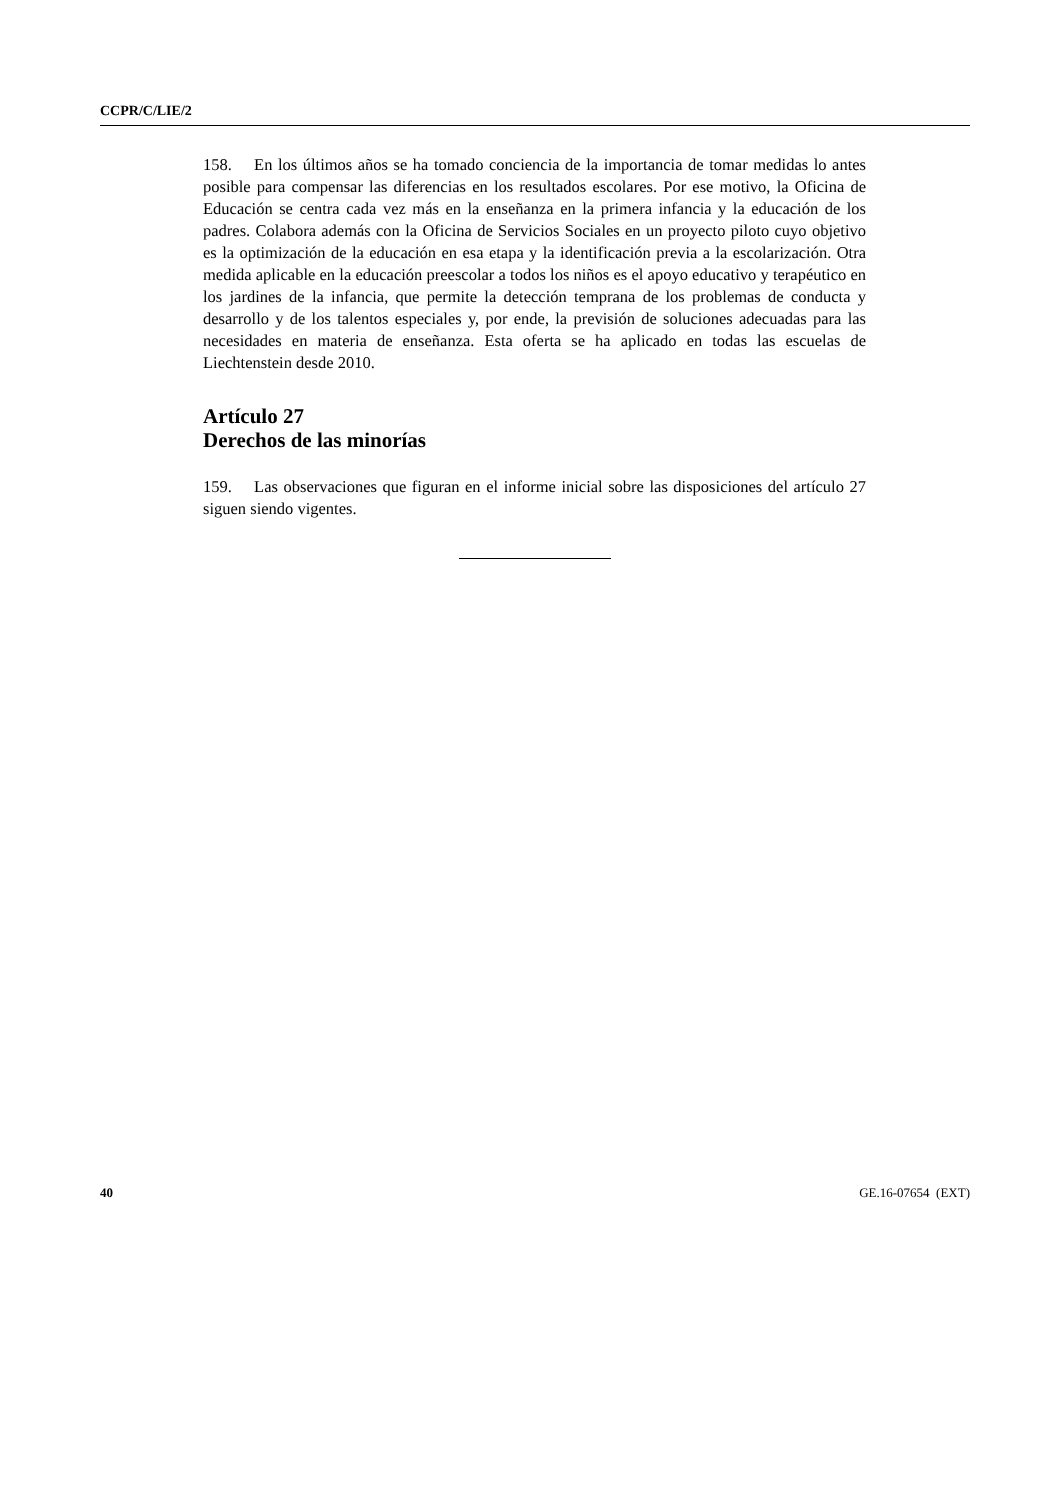CCPR/C/LIE/2
158. En los últimos años se ha tomado conciencia de la importancia de tomar medidas lo antes posible para compensar las diferencias en los resultados escolares. Por ese motivo, la Oficina de Educación se centra cada vez más en la enseñanza en la primera infancia y la educación de los padres. Colabora además con la Oficina de Servicios Sociales en un proyecto piloto cuyo objetivo es la optimización de la educación en esa etapa y la identificación previa a la escolarización. Otra medida aplicable en la educación preescolar a todos los niños es el apoyo educativo y terapéutico en los jardines de la infancia, que permite la detección temprana de los problemas de conducta y desarrollo y de los talentos especiales y, por ende, la previsión de soluciones adecuadas para las necesidades en materia de enseñanza. Esta oferta se ha aplicado en todas las escuelas de Liechtenstein desde 2010.
Artículo 27
Derechos de las minorías
159. Las observaciones que figuran en el informe inicial sobre las disposiciones del artículo 27 siguen siendo vigentes.
40 GE.16-07654 (EXT)